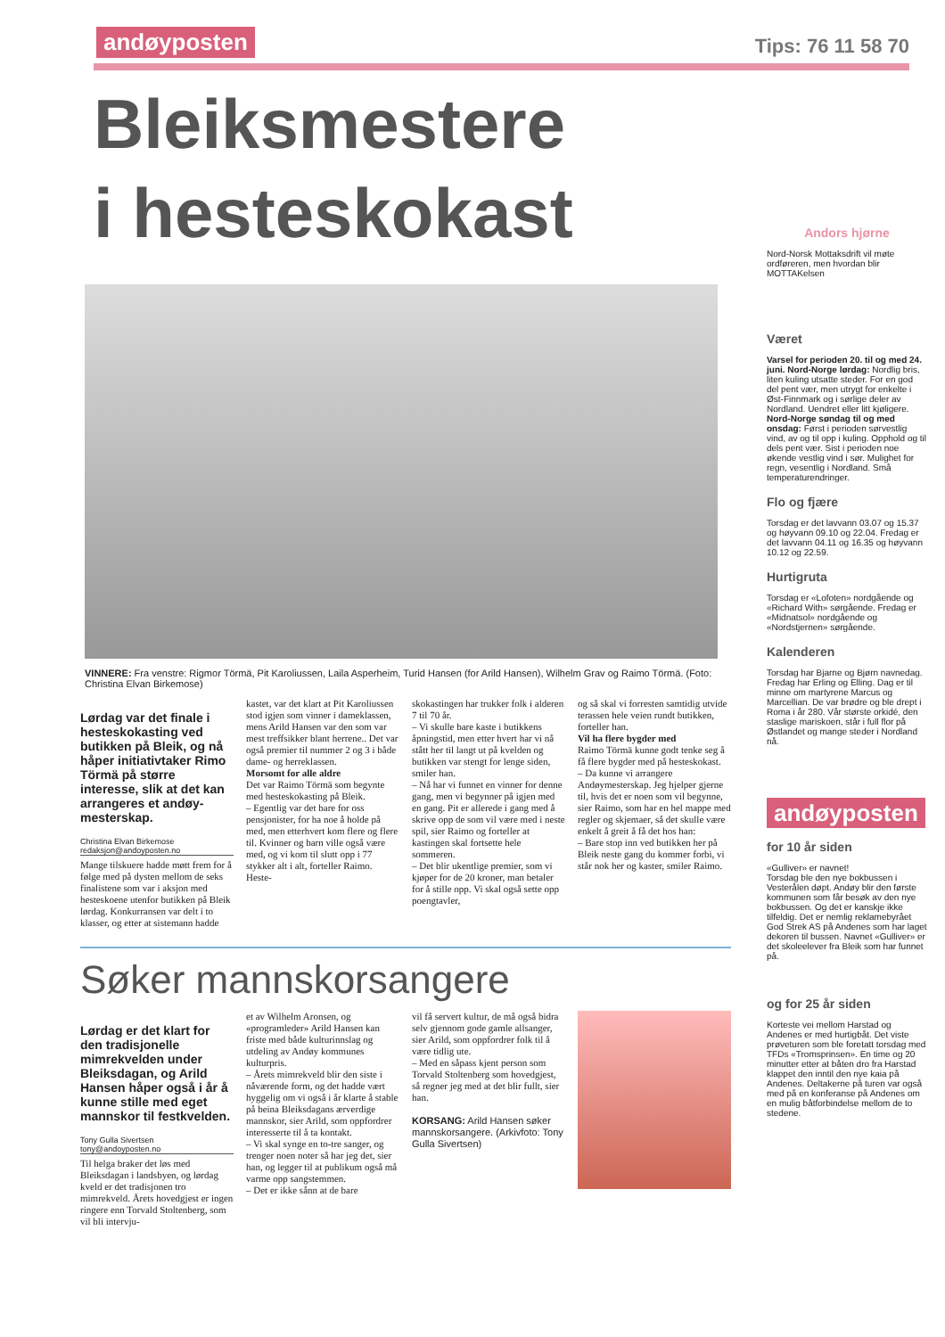andøyposten Tips: 76 11 58 70
Bleiksmestere
i hesteskokast
VINNERE: Fra venstre: Rigmor Törmä, Pit Karoliussen, Laila Asperheim, Turid Hansen (for Arild Hansen), Wilhelm Grav og Raimo Törmä. (Foto: Christina Elvan Birkemose)
Lørdag var det finale i hesteskokasting ved butikken på Bleik, og nå håper initiativtaker Rimo Törmä på større interesse, slik at det kan arrangeres et andøy­mesterskap.
Christina Elvan Birkemose
redaksjon@andoyposten.no
Mange tilskuere hadde møtt frem for å følge med på dysten mellom de seks finalistene som var i aksjon med hesteskoene utenfor butikken på Bleik lørdag. Konkurransen var delt i to klasser, og etter at sistemann hadde
kastet, var det klart at Pit Karoliussen stod igjen som vinner i dameklassen, mens Arild Hansen var den som var mest treffsikker blant herrene.. Det var også premier til nummer 2 og 3 i både dame- og herreklassen.
Morsomt for alle aldre
Det var Raimo Törmä som begynte med hesteskokasting på Bleik.
– Egentlig var det bare for oss pensjonister, for ha noe å holde på med, men etterhvert kom flere og flere til. Kvinner og barn ville også være med, og vi kom til slutt opp i 77 stykker alt i alt, forteller Raimo. Heste-
skokastingen har trukker folk i alderen 7 til 70 år.
– Vi skulle bare kaste i butikkens åpningstid, men etter hvert har vi nå stått her til langt ut på kvelden og butikken var stengt for lenge siden, smiler han.
– Nå har vi funnet en vinner for denne gang, men vi begynner på igjen med en gang. Pit er allerede i gang med å skrive opp de som vil være med i neste spil, sier Raimo og forteller at kastingen skal fortsette hele sommeren.
– Det blir ukentlige premier, som vi kjøper for de 20 kroner, man betaler for å stille opp. Vi skal også sette opp poengtavler,
og så skal vi forresten samtidig utvide terassen hele veien rundt butikken, forteller han.
Vil ha flere bygder med
Raimo Törmä kunne godt tenke seg å få flere bygder med på hesteskokast.
– Da kunne vi arrangere Andøymesterskap. Jeg hjelper gjerne til, hvis det er noen som vil begynne, sier Raimo, som har en hel mappe med regler og skjemaer, så det skulle være enkelt å greit å få det hos han:
– Bare stop inn ved butikken her på Bleik neste gang du kommer forbi, vi står nok her og kaster, smiler Raimo.
Søker mannskorsangere
Lørdag er det klart for den tradisjonelle mimrekvelden under Bleiksdagan, og Arild Hansen håper også i år å kunne stille med eget mannskor til festkvelden.
Tony Gulla Sivertsen
tony@andoyposten.no
Til helga braker det løs med Bleiksdagan i landsbyen, og lørdag kveld er det tradisjonen tro mimrekveld. Årets hovedgjest er ingen ringere enn Torvald Stoltenberg, som vil bli intervju-
et av Wilhelm Aronsen, og «programleder» Arild Hansen kan friste med både kulturinnslag og utdeling av Andøy kommunes kulturpris.
– Årets mimrekveld blir den siste i nåværende form, og det hadde vært hyggelig om vi også i år klarte å stable på beina Bleiksdagans ærverdige mannskor, sier Arild, som oppfordrer interesserte til å ta kontakt.
– Vi skal synge en to-tre sanger, og trenger noen noter så har jeg det, sier han, og legger til at publikum også må varme opp sangstemmen.
– Det er ikke sånn at de bare
vil få servert kultur, de må også bidra selv gjennom gode gamle allsanger, sier Arild, som oppfordrer folk til å være tidlig ute.
– Med en såpass kjent person som Torvald Stoltenberg som hovedgjest, så regner jeg med at det blir fullt, sier han.
KORSANG: Arild Hansen søker mannskorsangere. (Arkivfoto: Tony Gulla Sivertsen)
Andors hjørne
Nord-Norsk Mottaksdrift vil møte ordføreren, men hvordan blir MOTTAKelsen
Været
Varsel for perioden 20. til og med 24. juni. Nord-Norge lørdag: Nordlig bris, liten kuling utsatte steder. For en god del pent vær, men utrygt for enkelte i Øst-Finnmark og i sørlige deler av Nordland. Uendret eller litt kjøligere. Nord-Norge søndag til og med onsdag: Først i perioden sørvestlig vind, av og til opp i kuling. Opphold og til dels pent vær. Sist i perioden noe økende vestlig vind i sør. Mulighet for regn, vesentlig i Nordland. Små temperaturendringer.
Flo og fjære
Torsdag er det lavvann 03.07 og 15.37 og høyvann 09.10 og 22.04. Fredag er det lavvann 04.11 og 16.35 og høyvann 10.12 og 22.59.
Hurtigruta
Torsdag er «Lofoten» nordgående og «Richard With» sørgående. Fredag er «Midnatsol» nordgående og «Nordstjernen» sørgående.
Kalenderen
Torsdag har Bjarne og Bjørn navnedag. Fredag har Erling og Elling. Dag er til minne om martyrene Marcus og Marcellian. De var brødre og ble drept i Roma i år 280. Vår største orkidé, den staslige mariskoen, står i full flor på Østlandet og mange steder i Nordland nå.
andøyposten
for 10 år siden
«Gulliver» er navnet!
Torsdag ble den nye bokbussen i Vesterålen døpt. Andøy blir den første kommunen som får besøk av den nye bokbussen. Og det er kanskje ikke tilfeldig. Det er nemlig reklamebyrået God Strek AS på Andenes som har laget dekoren til bussen. Navnet «Gulliver» er det skoleelever fra Bleik som har funnet på.
og for 25 år siden
Korteste vei mellom Harstad og Andenes er med hurtigbåt. Det viste prøveturen som ble foretatt torsdag med TFDs «Tromsprinsen». En time og 20 minutter etter at båten dro fra Harstad klappet den inntil den nye kaia på Andenes. Deltakerne på turen var også med på en konferanse på Andenes om en mulig båtforbindelse mellom de to stedene.